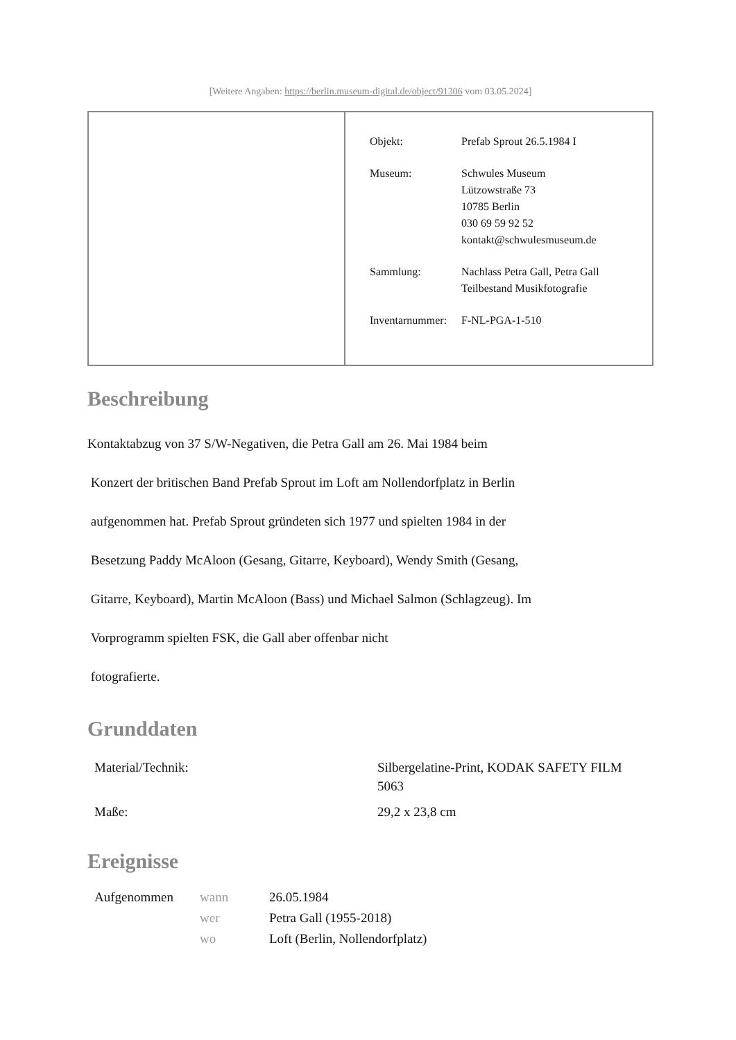[Weitere Angaben: https://berlin.museum-digital.de/object/91306 vom 03.05.2024]
| | / Objekt: / Prefab Sprout 26.5.1984 I / / Museum: / Schwules Museum Lützowstraße 73 10785 Berlin 030 69 59 92 52 kontakt@schwulesmuseum.de / / Sammlung: / Nachlass Petra Gall, Petra Gall Teilbestand Musikfotografie / / Inventarnummer: / F-NL-PGA-1-510 / |
Beschreibung
Kontaktabzug von 37 S/W-Negativen, die Petra Gall am 26. Mai 1984 beim
Konzert der britischen Band Prefab Sprout im Loft am Nollendorfplatz in Berlin
aufgenommen hat. Prefab Sprout gründeten sich 1977 und spielten 1984 in der
Besetzung Paddy McAloon (Gesang, Gitarre, Keyboard), Wendy Smith (Gesang,
Gitarre, Keyboard), Martin McAloon (Bass) und Michael Salmon (Schlagzeug). Im
Vorprogramm spielten FSK, die Gall aber offenbar nicht
fotografierte.
Grunddaten
| Material/Technik: | Silbergelatine-Print, KODAK SAFETY FILM 5063 |
| Maße: | 29,2 x 23,8 cm |
Ereignisse
| Aufgenommen | wann | 26.05.1984 |
| | wer | Petra Gall (1955-2018) |
| | wo | Loft (Berlin, Nollendorfplatz) |